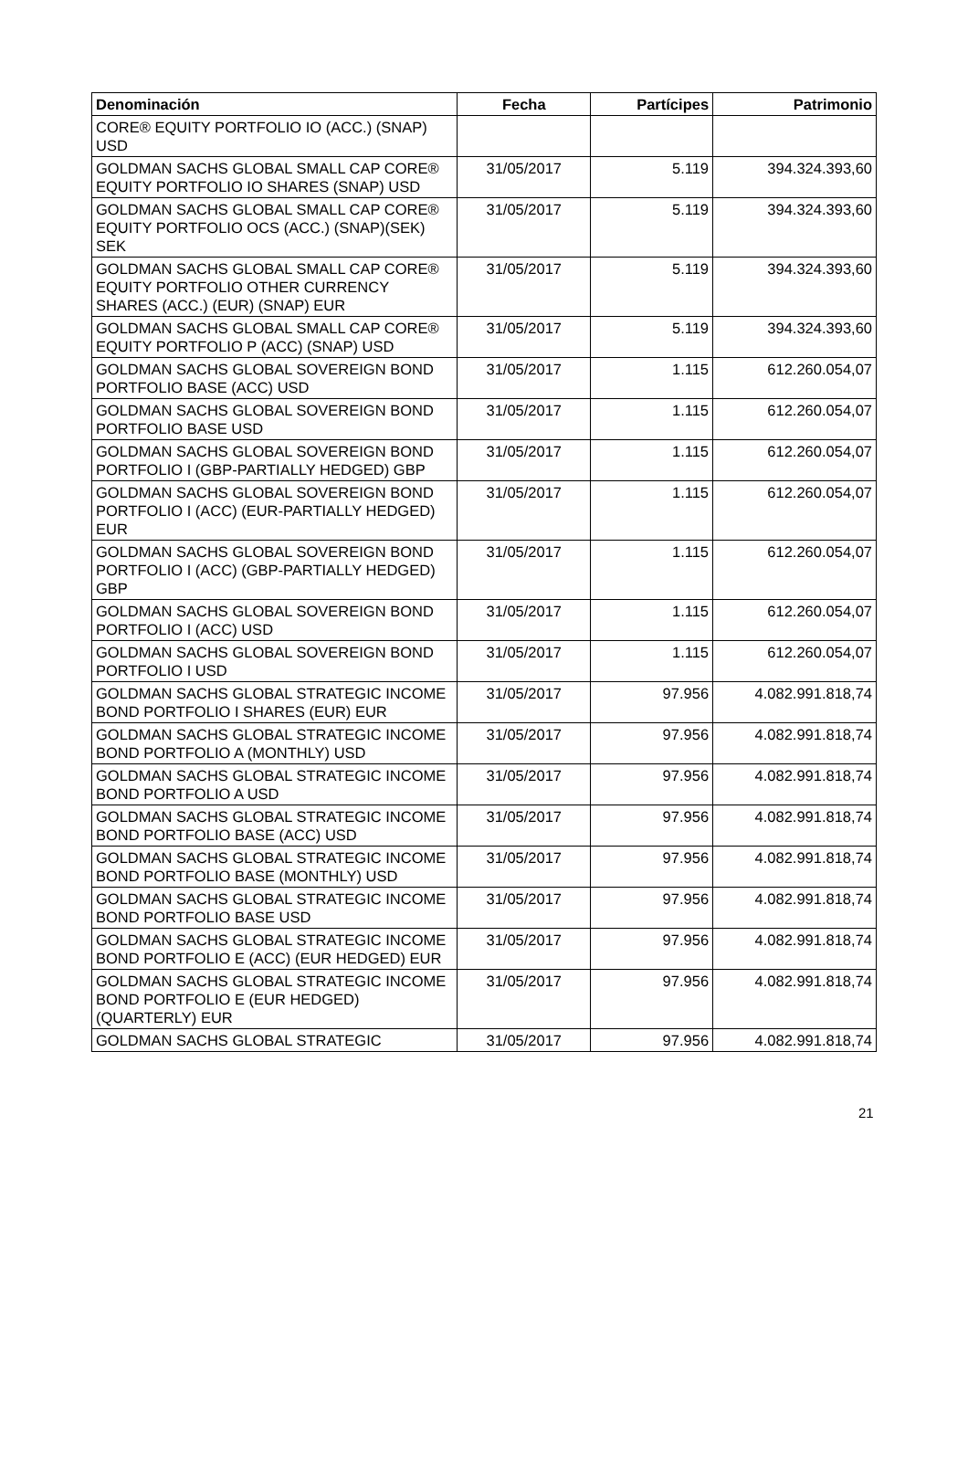| Denominación | Fecha | Partícipes | Patrimonio |
| --- | --- | --- | --- |
| CORE® EQUITY PORTFOLIO IO (ACC.) (SNAP) USD | | | |
| GOLDMAN SACHS GLOBAL SMALL CAP CORE® EQUITY PORTFOLIO IO SHARES (SNAP) USD | 31/05/2017 | 5.119 | 394.324.393,60 |
| GOLDMAN SACHS GLOBAL SMALL CAP CORE® EQUITY PORTFOLIO OCS (ACC.) (SNAP)(SEK) SEK | 31/05/2017 | 5.119 | 394.324.393,60 |
| GOLDMAN SACHS GLOBAL SMALL CAP CORE® EQUITY PORTFOLIO OTHER CURRENCY SHARES (ACC.) (EUR) (SNAP) EUR | 31/05/2017 | 5.119 | 394.324.393,60 |
| GOLDMAN SACHS GLOBAL SMALL CAP CORE® EQUITY PORTFOLIO P (ACC) (SNAP) USD | 31/05/2017 | 5.119 | 394.324.393,60 |
| GOLDMAN SACHS GLOBAL SOVEREIGN BOND PORTFOLIO BASE (ACC) USD | 31/05/2017 | 1.115 | 612.260.054,07 |
| GOLDMAN SACHS GLOBAL SOVEREIGN BOND PORTFOLIO BASE USD | 31/05/2017 | 1.115 | 612.260.054,07 |
| GOLDMAN SACHS GLOBAL SOVEREIGN BOND PORTFOLIO I (GBP-PARTIALLY HEDGED) GBP | 31/05/2017 | 1.115 | 612.260.054,07 |
| GOLDMAN SACHS GLOBAL SOVEREIGN BOND PORTFOLIO I (ACC) (EUR-PARTIALLY HEDGED) EUR | 31/05/2017 | 1.115 | 612.260.054,07 |
| GOLDMAN SACHS GLOBAL SOVEREIGN BOND PORTFOLIO I (ACC) (GBP-PARTIALLY HEDGED) GBP | 31/05/2017 | 1.115 | 612.260.054,07 |
| GOLDMAN SACHS GLOBAL SOVEREIGN BOND PORTFOLIO I (ACC) USD | 31/05/2017 | 1.115 | 612.260.054,07 |
| GOLDMAN SACHS GLOBAL SOVEREIGN BOND PORTFOLIO I USD | 31/05/2017 | 1.115 | 612.260.054,07 |
| GOLDMAN SACHS GLOBAL STRATEGIC INCOME BOND PORTFOLIO I SHARES (EUR) EUR | 31/05/2017 | 97.956 | 4.082.991.818,74 |
| GOLDMAN SACHS GLOBAL STRATEGIC INCOME BOND PORTFOLIO A (MONTHLY) USD | 31/05/2017 | 97.956 | 4.082.991.818,74 |
| GOLDMAN SACHS GLOBAL STRATEGIC INCOME BOND PORTFOLIO A USD | 31/05/2017 | 97.956 | 4.082.991.818,74 |
| GOLDMAN SACHS GLOBAL STRATEGIC INCOME BOND PORTFOLIO BASE (ACC) USD | 31/05/2017 | 97.956 | 4.082.991.818,74 |
| GOLDMAN SACHS GLOBAL STRATEGIC INCOME BOND PORTFOLIO BASE (MONTHLY) USD | 31/05/2017 | 97.956 | 4.082.991.818,74 |
| GOLDMAN SACHS GLOBAL STRATEGIC INCOME BOND PORTFOLIO BASE USD | 31/05/2017 | 97.956 | 4.082.991.818,74 |
| GOLDMAN SACHS GLOBAL STRATEGIC INCOME BOND PORTFOLIO E (ACC) (EUR HEDGED) EUR | 31/05/2017 | 97.956 | 4.082.991.818,74 |
| GOLDMAN SACHS GLOBAL STRATEGIC INCOME BOND PORTFOLIO E (EUR HEDGED) (QUARTERLY) EUR | 31/05/2017 | 97.956 | 4.082.991.818,74 |
| GOLDMAN SACHS GLOBAL STRATEGIC | 31/05/2017 | 97.956 | 4.082.991.818,74 |
21